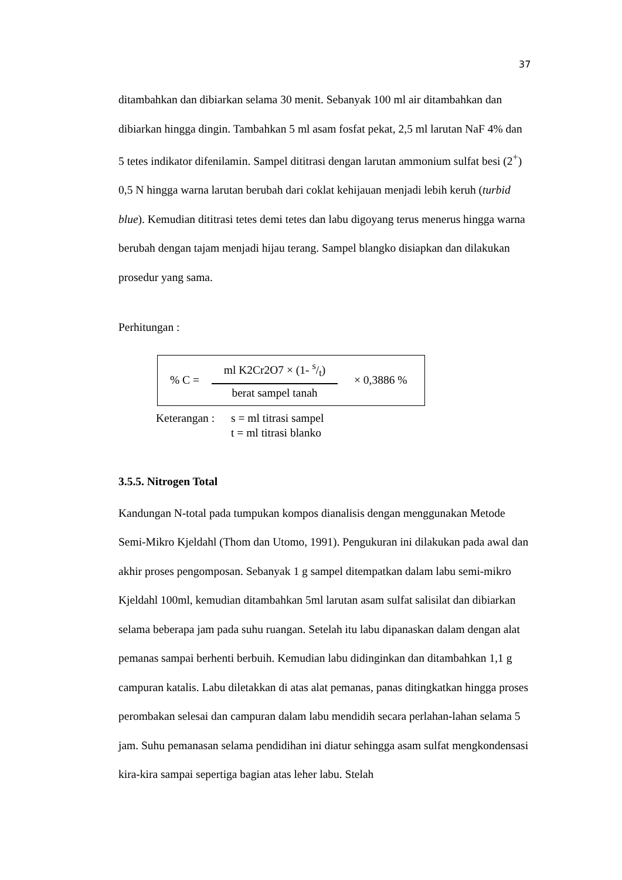37
ditambahkan dan dibiarkan selama 30 menit. Sebanyak 100 ml air ditambahkan dan dibiarkan hingga dingin. Tambahkan 5 ml asam fosfat pekat, 2,5 ml larutan NaF 4% dan 5 tetes indikator difenilamin. Sampel dititrasi dengan larutan ammonium sulfat besi (2<sup>+</sup>) 0,5 N hingga warna larutan berubah dari coklat kehijauan menjadi lebih keruh (turbid blue). Kemudian dititrasi tetes demi tetes dan labu digoyang terus menerus hingga warna berubah dengan tajam menjadi hijau terang. Sampel blangko disiapkan dan dilakukan prosedur yang sama.
Perhitungan :
% C =
ml K2Cr2O7 × (1- s/t)
berat sampel tanah
× 0,3886 %
Keterangan :
s = ml titrasi sampel
t = ml titrasi blanko
3.5.5. Nitrogen Total
Kandungan N-total pada tumpukan kompos dianalisis dengan menggunakan Metode Semi-Mikro Kjeldahl (Thom dan Utomo, 1991). Pengukuran ini dilakukan pada awal dan akhir proses pengomposan. Sebanyak 1 g sampel ditempatkan dalam labu semi-mikro Kjeldahl 100ml, kemudian ditambahkan 5ml larutan asam sulfat salisilat dan dibiarkan selama beberapa jam pada suhu ruangan. Setelah itu labu dipanaskan dalam dengan alat pemanas sampai berhenti berbuih. Kemudian labu didinginkan dan ditambahkan 1,1 g campuran katalis. Labu diletakkan di atas alat pemanas, panas ditingkatkan hingga proses perombakan selesai dan campuran dalam labu mendidih secara perlahan-lahan selama 5 jam. Suhu pemanasan selama pendidihan ini diatur sehingga asam sulfat mengkondensasi kira-kira sampai sepertiga bagian atas leher labu. Stelah